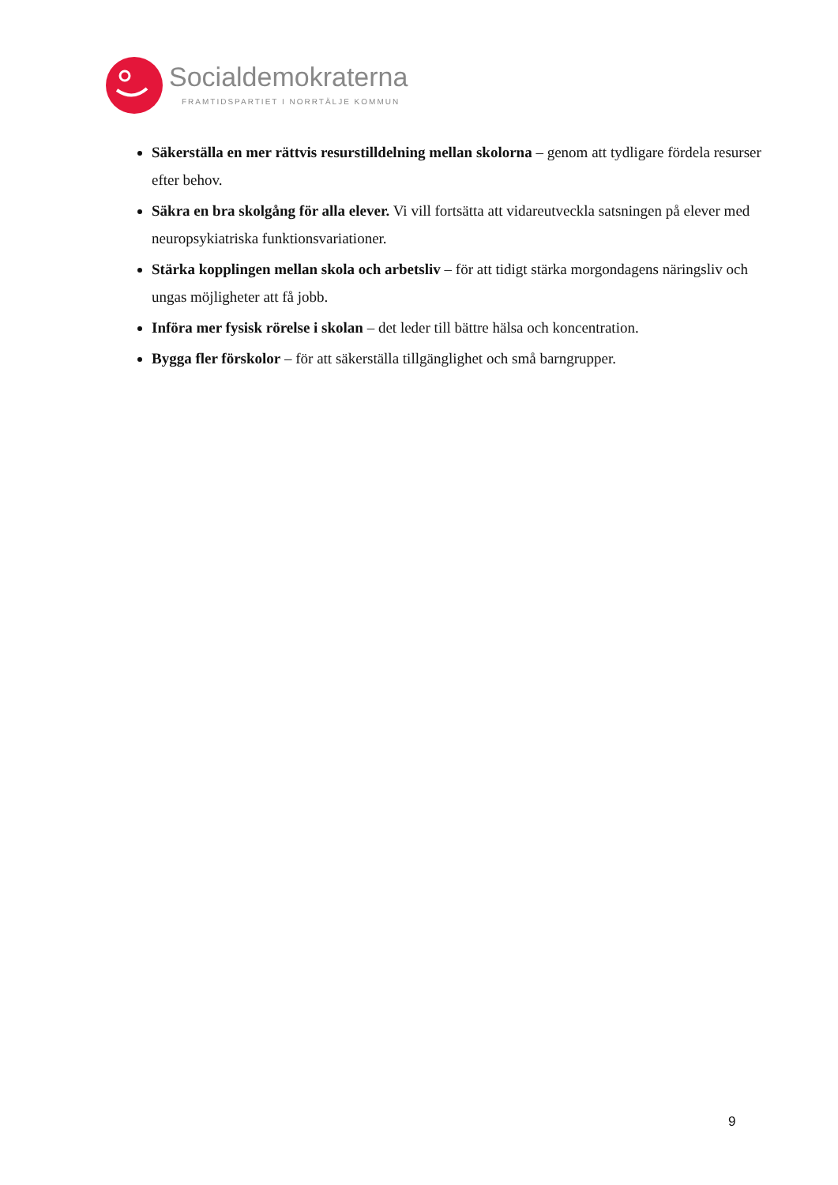Socialdemokraterna
FRAMTIDSPARTIET I NORRTÄLJE KOMMUN
Säkerställa en mer rättvis resurstilldelning mellan skolorna – genom att tydligare fördela resurser efter behov.
Säkra en bra skolgång för alla elever. Vi vill fortsätta att vidareutveckla satsningen på elever med neuropsykiatriska funktionsvariationer.
Stärka kopplingen mellan skola och arbetsliv – för att tidigt stärka morgondagens näringsliv och ungas möjligheter att få jobb.
Införa mer fysisk rörelse i skolan – det leder till bättre hälsa och koncentration.
Bygga fler förskolor – för att säkerställa tillgänglighet och små barngrupper.
9